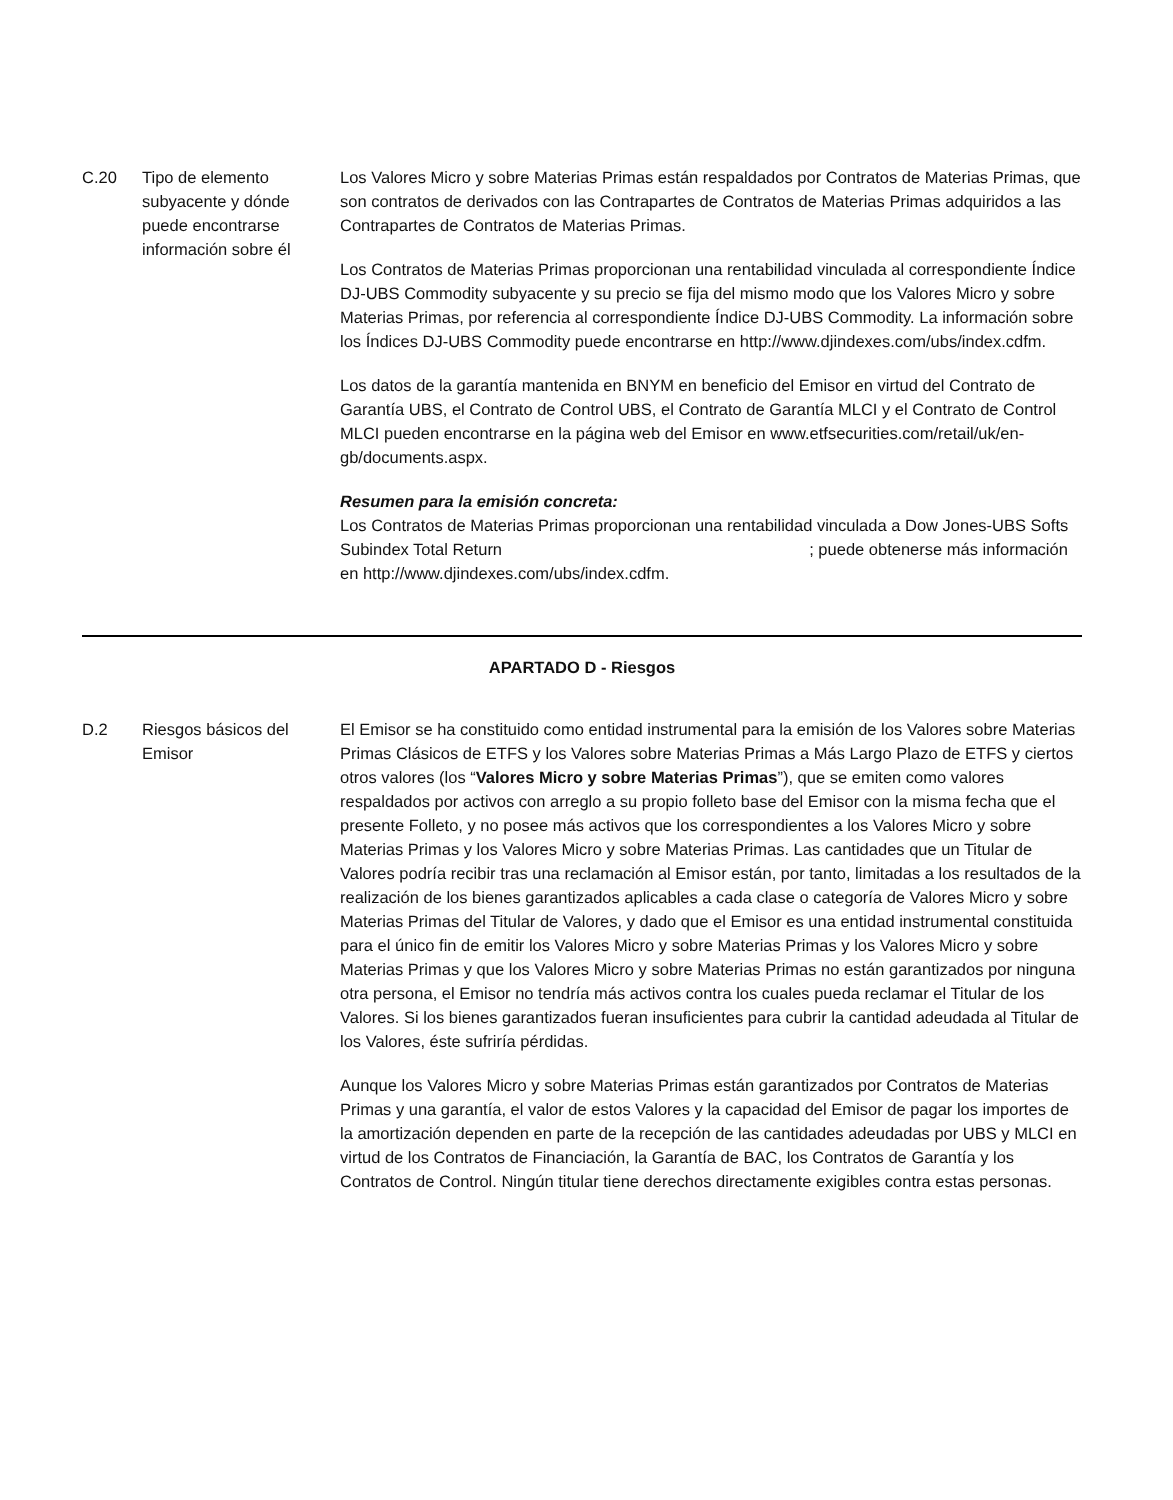| C.20 | Tipo de elemento subyacente y dónde puede encontrarse información sobre él | Los Valores Micro y sobre Materias Primas están respaldados por Contratos de Materias Primas, que son contratos de derivados con las Contrapartes de Contratos de Materias Primas adquiridos a las Contrapartes de Contratos de Materias Primas. Los Contratos de Materias Primas proporcionan una rentabilidad vinculada al correspondiente Índice DJ-UBS Commodity subyacente y su precio se fija del mismo modo que los Valores Micro y sobre Materias Primas, por referencia al correspondiente Índice DJ-UBS Commodity. La información sobre los Índices DJ-UBS Commodity puede encontrarse en http://www.djindexes.com/ubs/index.cdfm. Los datos de la garantía mantenida en BNYM en beneficio del Emisor en virtud del Contrato de Garantía UBS, el Contrato de Control UBS, el Contrato de Garantía MLCI y el Contrato de Control MLCI pueden encontrarse en la página web del Emisor en www.etfsecurities.com/retail/uk/en-gb/documents.aspx. Resumen para la emisión concreta: Los Contratos de Materias Primas proporcionan una rentabilidad vinculada a Dow Jones-UBS Softs Subindex Total Return ; puede obtenerse más información en http://www.djindexes.com/ubs/index.cdfm. |
APARTADO D - Riesgos
| D.2 | Riesgos básicos del Emisor | El Emisor se ha constituido como entidad instrumental para la emisión de los Valores sobre Materias Primas Clásicos de ETFS y los Valores sobre Materias Primas a Más Largo Plazo de ETFS y ciertos otros valores (los “ Valores Micro y sobre Materias Primas ”), que se emiten como valores respaldados por activos con arreglo a su propio folleto base del Emisor con la misma fecha que el presente Folleto, y no posee más activos que los correspondientes a los Valores Micro y sobre Materias Primas y los Valores Micro y sobre Materias Primas. Las cantidades que un Titular de Valores podría recibir tras una reclamación al Emisor están, por tanto, limitadas a los resultados de la realización de los bienes garantizados aplicables a cada clase o categoría de Valores Micro y sobre Materias Primas del Titular de Valores, y dado que el Emisor es una entidad instrumental constituida para el único fin de emitir los Valores Micro y sobre Materias Primas y los Valores Micro y sobre Materias Primas y que los Valores Micro y sobre Materias Primas no están garantizados por ninguna otra persona, el Emisor no tendría más activos contra los cuales pueda reclamar el Titular de los Valores. Si los bienes garantizados fueran insuficientes para cubrir la cantidad adeudada al Titular de los Valores, éste sufriría pérdidas. Aunque los Valores Micro y sobre Materias Primas están garantizados por Contratos de Materias Primas y una garantía, el valor de estos Valores y la capacidad del Emisor de pagar los importes de la amortización dependen en parte de la recepción de las cantidades adeudadas por UBS y MLCI en virtud de los Contratos de Financiación, la Garantía de BAC, los Contratos de Garantía y los Contratos de Control. Ningún titular tiene derechos directamente exigibles contra estas personas. |